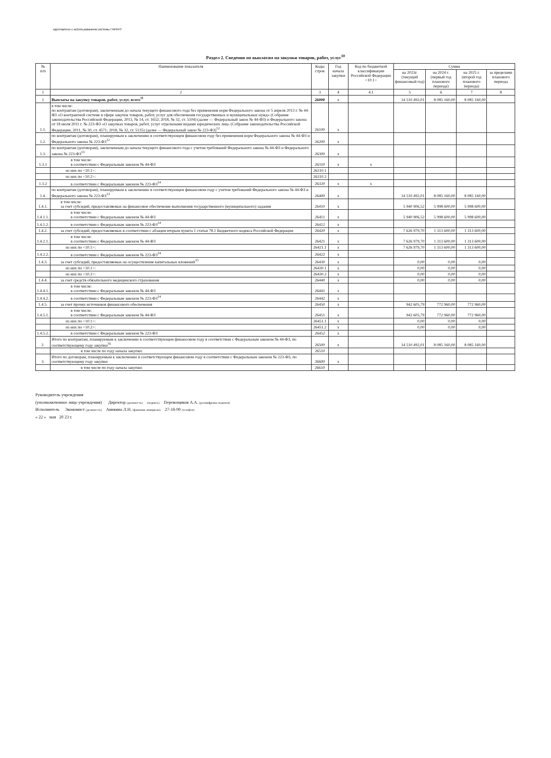одготовлено с использованием системы ГАРАНТ
Раздел 2. Сведения по выплатам на закупки товаров, работ, услуг<sup>10</sup>
| № п/п | Наименование показателя | Коды строк | Год начала закупки | Код по бюджетной классификации Российской Федерации <10.1> | Сумма | | | |
| --- | --- | --- | --- | --- | --- | --- | --- | --- |
| | | | | | на 2023г. (текущий финансовый год) | на 2024 г. (первый год планового периода) | на 2025 г. (второй год планового периода) | за пределами планового периода |
| 1 | 2 | 3 | 4 | 4.1 | 5 | 6 | 7 | 8 |
| 1 | Выплаты на закупку товаров, работ, услуг, всего<sup>11</sup> | 26000 | x | | 14 510 492,01 | 8 085 160,00 | 8 085 160,00 | |
| 1.1. | в том числе: по контрактам (договорам), заключенным до начала текущего финансового года без применения норм Федерального закона от 5 апреля 2013 г. № 44-ФЗ «О контрактной системе в сфере закупок товаров, работ, услуг для обеспечения государственных и муниципальных нужд» (Собрание законодательства Российской Федерации, 2013, № 14, ст. 1652; 2018, № 32, ст. 5104) (далее — Федеральный закон № 44-ФЗ) и Федерального закона от 18 июля 2011 г. № 223-ФЗ «О закупках товаров, работ, услуг отдельными видами юридических лиц» (Собрание законодательства Российской Федерации, 2011, № 30, ст. 4571; 2018, № 32, ст. 5135) (далее — Федеральный закон № 223-ФЗ)<sup>12</sup> | 26100 | x | | | | | |
| 1.2. | по контрактам (договорам), планируемым к заключению в соответствующем финансовом году без применения норм Федерального закона № 44-ФЗ и Федерального закона № 223-ФЗ<sup>12</sup> | 26200 | x | | | | | |
| 1.3. | по контрактам (договорам), заключенным до начала текущего финансового года с учетом требований Федерального закона № 44-ФЗ и Федерального закона № 223-ФЗ<sup>13</sup> | 26300 | x | | | | | |
| 1.3.1 | в том числе: в соответствии с Федеральным законом № 44-ФЗ | 26310 | x | x | | | | |
| | из них по <10.1>: | 26310.1 | | | | | | |
| | из них по <10.2>: | 26310.2 | | | | | | |
| 1.3.2 | в соответствии с Федеральным законом № 223-ФЗ<sup>14</sup> | 26320 | x | x | | | | |
| 1.4. | по контрактам (договорам), планируемым к заключению в соответствующем финансовом году с учетом требований Федерального закона № 44-ФЗ и Федерального закона № 223-ФЗ<sup>13</sup> | 26400 | x | | 14 510 492,01 | 8 085 160,00 | 8 085 160,00 | |
| 1.4.1. | в том числе: за счет субсидий, предоставляемых на финансовое обеспечение выполнения государственного (муниципального) задания | 26410 | x | | 5 940 906,52 | 5 998 600,00 | 5 998 600,00 | |
| 1.4.1.1. | в том числе: в соответствии с Федеральным законом № 44-ФЗ | 26411 | x | | 5 940 906,52 | 5 998 600,00 | 5 998 600,00 | |
| 1.4.1.2. | в соответствии с Федеральным законом № 223-ФЗ<sup>14</sup> | 26412 | x | | | | | |
| 1.4.2. | за счет субсидий, предоставляемых в соответствии с абзацем вторым пункта 1 статьи 78.1 Бюджетного кодекса Российской Федерации | 26420 | x | | 7 626 979,70 | 1 313 600,00 | 1 313 600,00 | |
| 1.4.2.1. | в том числе: в соответствии с Федеральным законом № 44-ФЗ | 26421 | x | | 7 626 979,70 | 1 313 600,00 | 1 313 600,00 | |
| | из них по <10.1>: | 26421.1 | x | | 7 626 979,70 | 1 313 600,00 | 1 313 600,00 | |
| 1.4.2.2. | в соответствии с Федеральным законом № 223-ФЗ<sup>14</sup> | 26422 | x | | | | | |
| 1.4.3. | за счет субсидий, предоставляемых на осуществление капитальных вложений<sup>15</sup> | 26430 | x | | 0,00 | 0,00 | 0,00 | |
| | из них по <10.1>: | 26430.1 | x | | 0,00 | 0,00 | 0,00 | |
| | из них по <10.2>: | 26430.2 | x | | 0,00 | 0,00 | 0,00 | |
| 1.4.4. | за счет средств обязательного медицинского страхования | 26440 | x | | 0,00 | 0,00 | 0,00 | |
| 1.4.4.1. | в том числе: в соответствии с Федеральным законом № 44-ФЗ | 26441 | x | | | | | |
| 1.4.4.2. | в соответствии с Федеральным законом № 223-ФЗ<sup>14</sup> | 26442 | x | | | | | |
| 1.4.5. | за счет прочих источников финансового обеспечения | 26450 | x | | 942 605,79 | 772 960,00 | 772 960,00 | |
| 1.4.5.1. | в том числе: в соответствии с Федеральным законом № 44-ФЗ | 26451 | x | | 942 605,79 | 772 960,00 | 772 960,00 | |
| | из них по <10.1>: | 26451.1 | x | | 0,00 | 0,00 | 0,00 | |
| | из них по <10.2>: | 26451.2 | x | | 0,00 | 0,00 | 0,00 | |
| 1.4.5.2. | в соответствии с Федеральным законом № 223-ФЗ | 26452 | x | | | | | |
| 2. | Итого по контрактам, планируемым к заключению в соответствующем финансовом году в соответствии с Федеральным законом № 44-ФЗ, по соответствующему году закупки<sup>16</sup> | 26500 | x | | 14 510 492,01 | 8 085 160,00 | 8 085 160,00 | |
| | в том числе по году начала закупки: | 26510 | | | | | | |
| 3. | Итого по договорам, планируемым к заключению в соответствующем финансовом году в соответствии с Федеральным законом № 223-ФЗ, по соответствующему году закупки | 26600 | x | | | | | |
| | в том числе по году начала закупки: | 26610 | | | | | | |
Руководитель учреждения
(уполномоченное лицо учреждения) Директор (должность) (подпись) Перевощиков А.А. (расшифровка подписи)
Исполнитель Экономист (должность) Аникина Л.Н. (фамилия, инициалы) 27-18-90 (телефон)
« 22 » мая 20 23 г.